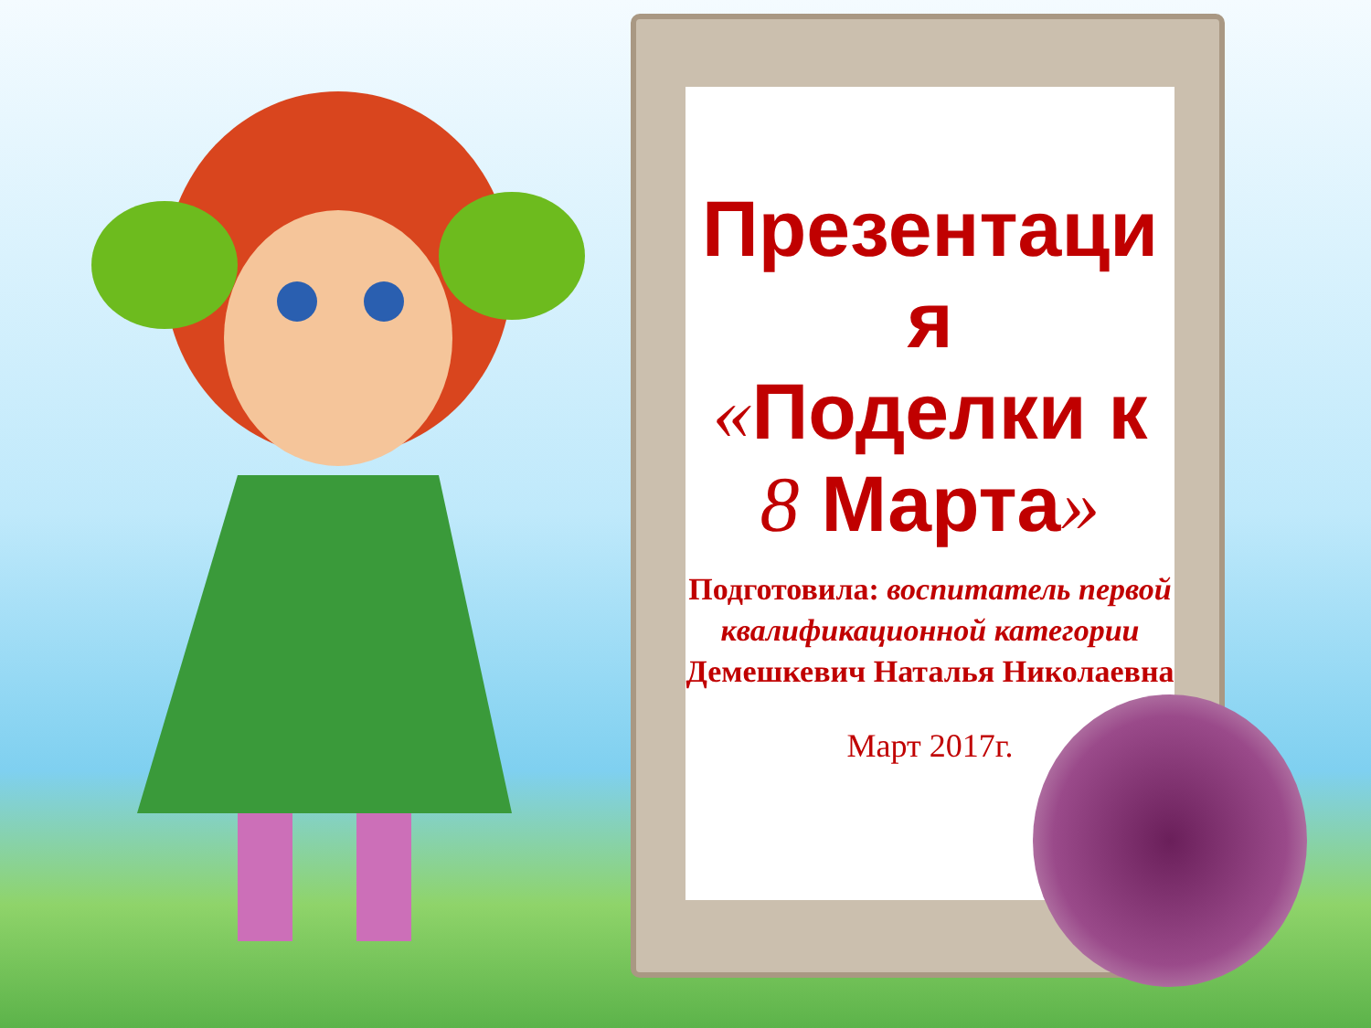Презентаци
я
«Поделки к
8 Марта»
Подготовила: воспитатель первой квалификационной категории
Демешкевич Наталья Николаевна
Март 2017г.